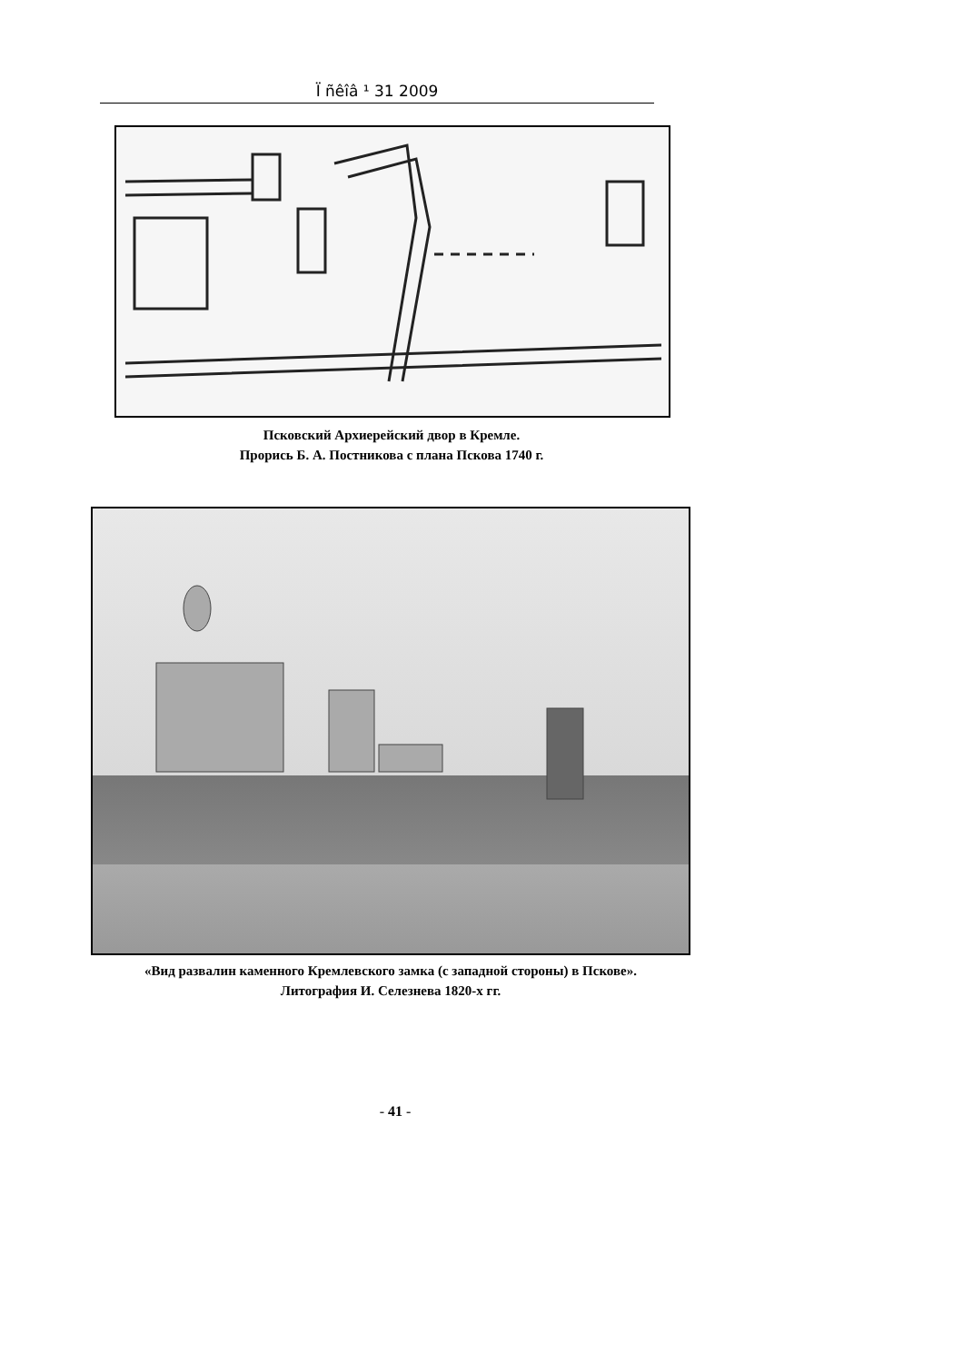Ï ñêîâ ¹ 31 2009
Псковский Архиерейский двор в Кремле.
Прорись Б. А. Постникова с плана Пскова 1740 г.
«Вид развалин каменного Кремлевского замка (с западной стороны) в Пскове».
Литография И. Селезнева 1820-х гг.
- 41 -